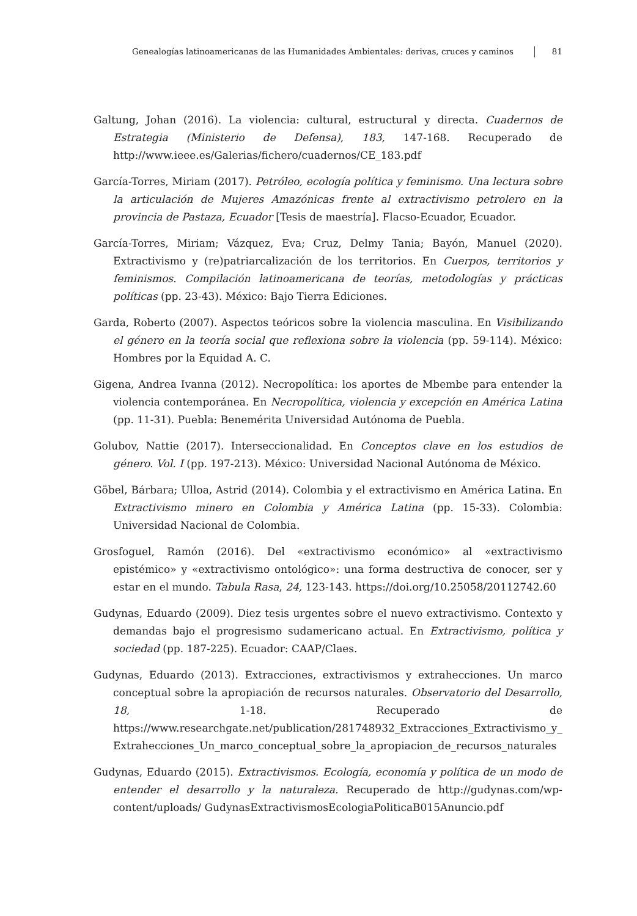Genealogías latinoamericanas de las Humanidades Ambientales: derivas, cruces y caminos 81
Galtung, Johan (2016). La violencia: cultural, estructural y directa. Cuadernos de Estrategia (Ministerio de Defensa), 183, 147-168. Recuperado de http://www.ieee.es/Galerias/fichero/cuadernos/CE_183.pdf
García-Torres, Miriam (2017). Petróleo, ecología política y feminismo. Una lectura sobre la articulación de Mujeres Amazónicas frente al extractivismo petrolero en la provincia de Pastaza, Ecuador [Tesis de maestría]. Flacso-Ecuador, Ecuador.
García-Torres, Miriam; Vázquez, Eva; Cruz, Delmy Tania; Bayón, Manuel (2020). Extractivismo y (re)patriarcalización de los territorios. En Cuerpos, territorios y feminismos. Compilación latinoamericana de teorías, metodologías y prácticas políticas (pp. 23-43). México: Bajo Tierra Ediciones.
Garda, Roberto (2007). Aspectos teóricos sobre la violencia masculina. En Visibilizando el género en la teoría social que reflexiona sobre la violencia (pp. 59-114). México: Hombres por la Equidad A. C.
Gigena, Andrea Ivanna (2012). Necropolítica: los aportes de Mbembe para entender la violencia contemporánea. En Necropolítica, violencia y excepción en América Latina (pp. 11-31). Puebla: Benemérita Universidad Autónoma de Puebla.
Golubov, Nattie (2017). Interseccionalidad. En Conceptos clave en los estudios de género. Vol. I (pp. 197-213). México: Universidad Nacional Autónoma de México.
Göbel, Bárbara; Ulloa, Astrid (2014). Colombia y el extractivismo en América Latina. En Extractivismo minero en Colombia y América Latina (pp. 15-33). Colombia: Universidad Nacional de Colombia.
Grosfoguel, Ramón (2016). Del «extractivismo económico» al «extractivismo epistémico» y «extractivismo ontológico»: una forma destructiva de conocer, ser y estar en el mundo. Tabula Rasa, 24, 123-143. https://doi.org/10.25058/20112742.60
Gudynas, Eduardo (2009). Diez tesis urgentes sobre el nuevo extractivismo. Contexto y demandas bajo el progresismo sudamericano actual. En Extractivismo, política y sociedad (pp. 187-225). Ecuador: CAAP/Claes.
Gudynas, Eduardo (2013). Extracciones, extractivismos y extrahecciones. Un marco conceptual sobre la apropiación de recursos naturales. Observatorio del Desarrollo, 18, 1-18. Recuperado de https://www.researchgate.net/publication/281748932_Extracciones_Extractivismo_y_ Extrahecciones_Un_marco_conceptual_sobre_la_apropiacion_de_recursos_naturales
Gudynas, Eduardo (2015). Extractivismos. Ecología, economía y política de un modo de entender el desarrollo y la naturaleza. Recuperado de http://gudynas.com/wp-content/uploads/ GudynasExtractivismosEcologiaPoliticaB015Anuncio.pdf